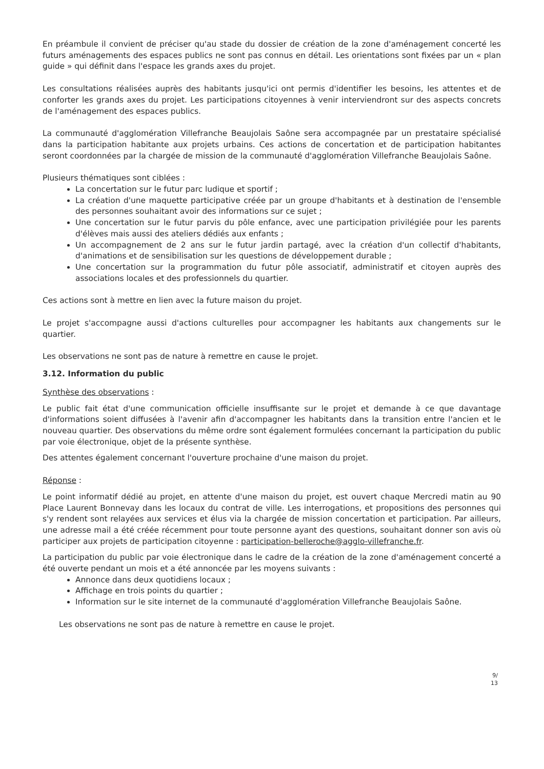En préambule il convient de préciser qu'au stade du dossier de création de la zone d'aménagement concerté les futurs aménagements des espaces publics ne sont pas connus en détail. Les orientations sont fixées par un « plan guide » qui définit dans l'espace les grands axes du projet.
Les consultations réalisées auprès des habitants jusqu'ici ont permis d'identifier les besoins, les attentes et de conforter les grands axes du projet. Les participations citoyennes à venir interviendront sur des aspects concrets de l'aménagement des espaces publics.
La communauté d'agglomération Villefranche Beaujolais Saône sera accompagnée par un prestataire spécialisé dans la participation habitante aux projets urbains. Ces actions de concertation et de participation habitantes seront coordonnées par la chargée de mission de la communauté d'agglomération Villefranche Beaujolais Saône.
Plusieurs thématiques sont ciblées :
La concertation sur le futur parc ludique et sportif ;
La création d'une maquette participative créée par un groupe d'habitants et à destination de l'ensemble des personnes souhaitant avoir des informations sur ce sujet ;
Une concertation sur le futur parvis du pôle enfance, avec une participation privilégiée pour les parents d'élèves mais aussi des ateliers dédiés aux enfants ;
Un accompagnement de 2 ans sur le futur jardin partagé, avec la création d'un collectif d'habitants, d'animations et de sensibilisation sur les questions de développement durable ;
Une concertation sur la programmation du futur pôle associatif, administratif et citoyen auprès des associations locales et des professionnels du quartier.
Ces actions sont à mettre en lien avec la future maison du projet.
Le projet s'accompagne aussi d'actions culturelles pour accompagner les habitants aux changements sur le quartier.
Les observations ne sont pas de nature à remettre en cause le projet.
3.12. Information du public
Synthèse des observations :
Le public fait état d'une communication officielle insuffisante sur le projet et demande à ce que davantage d'informations soient diffusées à l'avenir afin d'accompagner les habitants dans la transition entre l'ancien et le nouveau quartier. Des observations du même ordre sont également formulées concernant la participation du public par voie électronique, objet de la présente synthèse.
Des attentes également concernant l'ouverture prochaine d'une maison du projet.
Réponse :
Le point informatif dédié au projet, en attente d'une maison du projet, est ouvert chaque Mercredi matin au 90 Place Laurent Bonnevay dans les locaux du contrat de ville. Les interrogations, et propositions des personnes qui s'y rendent sont relayées aux services et élus via la chargée de mission concertation et participation. Par ailleurs, une adresse mail a été créée récemment pour toute personne ayant des questions, souhaitant donner son avis où participer aux projets de participation citoyenne : participation-belleroche@agglo-villefranche.fr.
La participation du public par voie électronique dans le cadre de la création de la zone d'aménagement concerté a été ouverte pendant un mois et a été annoncée par les moyens suivants :
Annonce dans deux quotidiens locaux ;
Affichage en trois points du quartier ;
Information sur le site internet de la communauté d'agglomération Villefranche Beaujolais Saône.
Les observations ne sont pas de nature à remettre en cause le projet.
9/
13